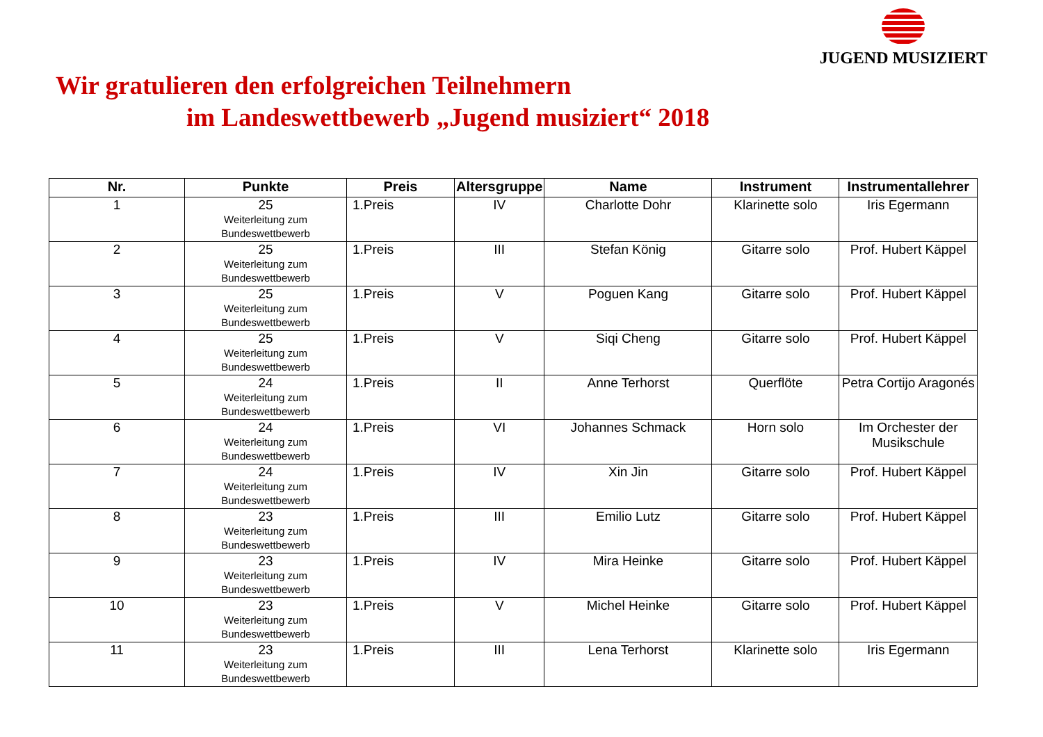JUGEND MUSIZIERT
Wir gratulieren den erfolgreichen Teilnehmern
im Landeswettbewerb „Jugend musiziert“ 2018
| Nr. | Punkte | Preis | Altersgruppe | Name | Instrument | Instrumentallehrer |
| --- | --- | --- | --- | --- | --- | --- |
| 1 | 25 Weiterleitung zum Bundeswettbewerb | 1.Preis | IV | Charlotte Dohr | Klarinette solo | Iris Egermann |
| 2 | 25 Weiterleitung zum Bundeswettbewerb | 1.Preis | III | Stefan König | Gitarre solo | Prof. Hubert Käppel |
| 3 | 25 Weiterleitung zum Bundeswettbewerb | 1.Preis | V | Poguen Kang | Gitarre solo | Prof. Hubert Käppel |
| 4 | 25 Weiterleitung zum Bundeswettbewerb | 1.Preis | V | Siqi Cheng | Gitarre solo | Prof. Hubert Käppel |
| 5 | 24 Weiterleitung zum Bundeswettbewerb | 1.Preis | II | Anne Terhorst | Querflöte | Petra Cortijo Aragonés |
| 6 | 24 Weiterleitung zum Bundeswettbewerb | 1.Preis | VI | Johannes Schmack | Horn solo | Im Orchester der Musikschule |
| 7 | 24 Weiterleitung zum Bundeswettbewerb | 1.Preis | IV | Xin Jin | Gitarre solo | Prof. Hubert Käppel |
| 8 | 23 Weiterleitung zum Bundeswettbewerb | 1.Preis | III | Emilio Lutz | Gitarre solo | Prof. Hubert Käppel |
| 9 | 23 Weiterleitung zum Bundeswettbewerb | 1.Preis | IV | Mira Heinke | Gitarre solo | Prof. Hubert Käppel |
| 10 | 23 Weiterleitung zum Bundeswettbewerb | 1.Preis | V | Michel Heinke | Gitarre solo | Prof. Hubert Käppel |
| 11 | 23 Weiterleitung zum Bundeswettbewerb | 1.Preis | III | Lena Terhorst | Klarinette solo | Iris Egermann |